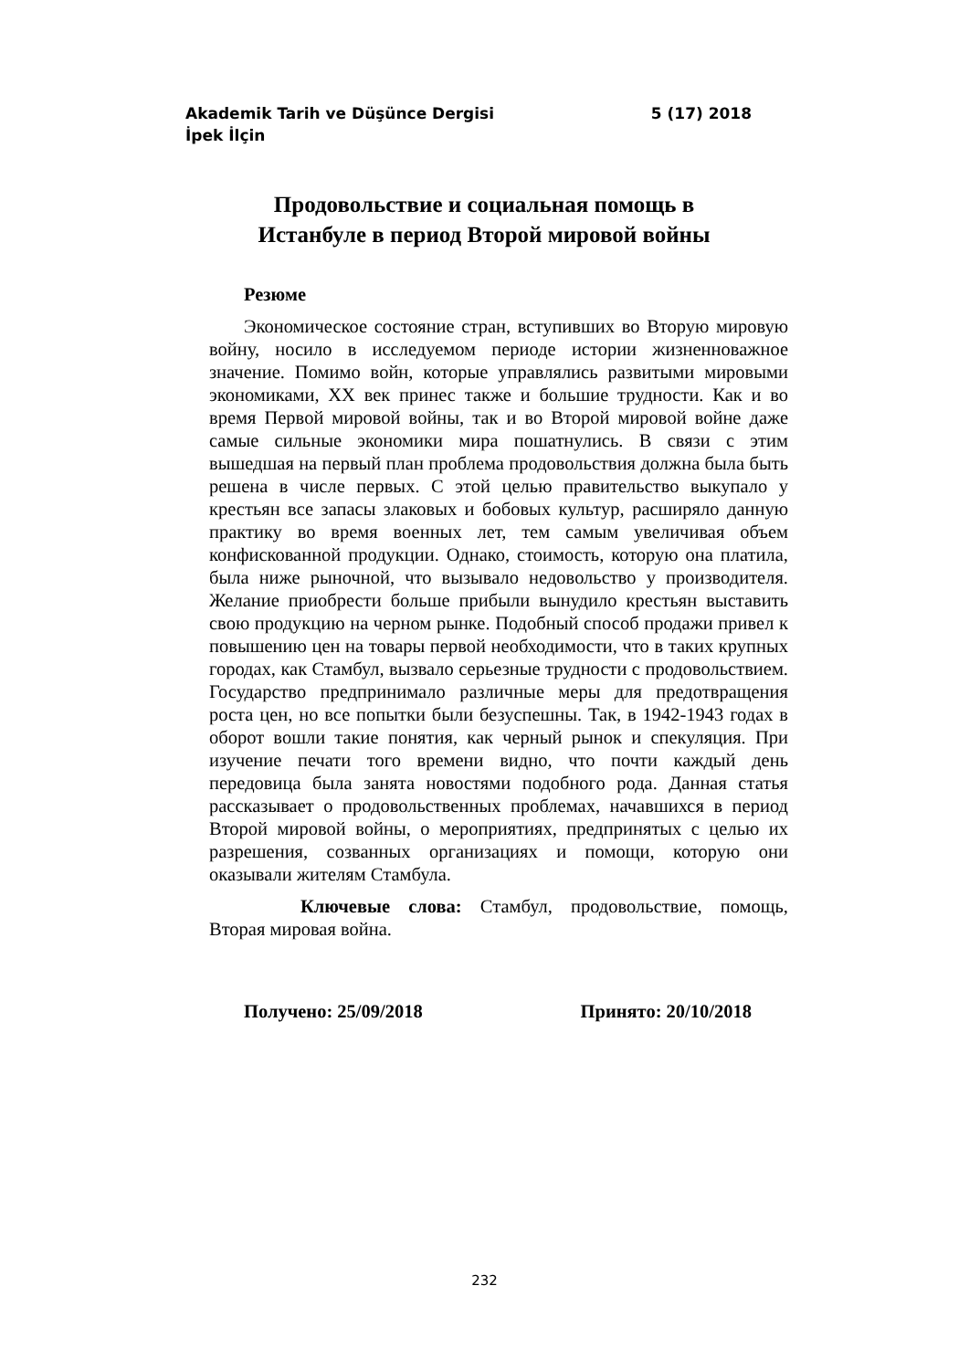5 (17) 2018 Akademik Tarih ve Düşünce Dergisi
İpek İlçin
Продовольствие и социальная помощь в
Истанбуле в период Второй мировой войны
Резюме
Экономическое состояние стран, вступивших во Вторую мировую войну, носило в исследуемом периоде истории жизненноважное значение. Помимо войн, которые управлялись развитыми мировыми экономиками, XX век принес также и большие трудности. Как и во время Первой мировой войны, так и во Второй мировой войне даже самые сильные экономики мира пошатнулись. В связи с этим вышедшая на первый план проблема продовольствия должна была быть решена в числе первых. С этой целью правительство выкупало у крестьян все запасы злаковых и бобовых культур, расширяло данную практику во время военных лет, тем самым увеличивая объем конфискованной продукции. Однако, стоимость, которую она платила, была ниже рыночной, что вызывало недовольство у производителя. Желание приобрести больше прибыли вынудило крестьян выставить свою продукцию на черном рынке. Подобный способ продажи привел к повышению цен на товары первой необходимости, что в таких крупных городах, как Стамбул, вызвало серьезные трудности с продовольствием. Государство предпринимало различные меры для предотвращения роста цен, но все попытки были безуспешны. Так, в 1942-1943 годах в оборот вошли такие понятия, как черный рынок и спекуляция. При изучение печати того времени видно, что почти каждый день передовица была занята новостями подобного рода. Данная статья рассказывает о продовольственных проблемах, начавшихся в период Второй мировой войны, о мероприятиях, предпринятых с целью их разрешения, созванных организациях и помощи, которую они оказывали жителям Стамбула.
Ключевые слова: Стамбул, продовольствие, помощь, Вторая мировая война.
Получено: 25/09/2018 Принято: 20/10/2018
232